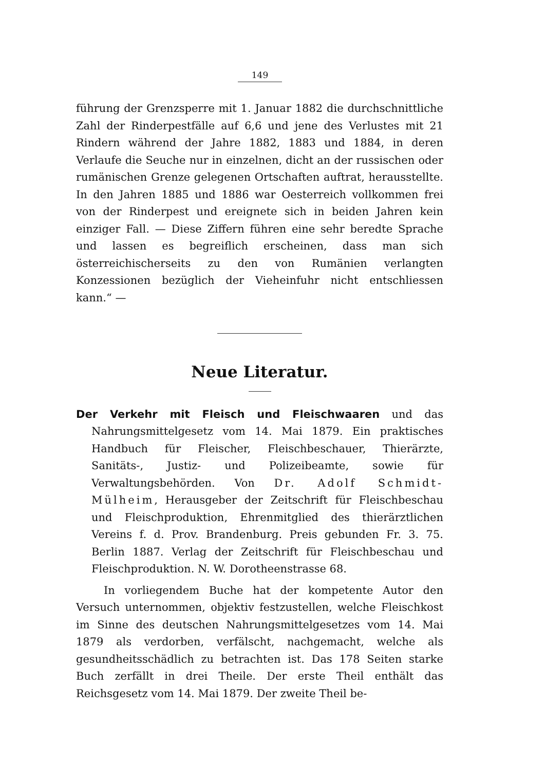149
führung der Grenzsperre mit 1. Januar 1882 die durchschnittliche Zahl der Rinderpestfälle auf 6,6 und jene des Verlustes mit 21 Rindern während der Jahre 1882, 1883 und 1884, in deren Verlaufe die Seuche nur in einzelnen, dicht an der russischen oder rumänischen Grenze gelegenen Ortschaften auftrat, herausstellte. In den Jahren 1885 und 1886 war Oesterreich vollkommen frei von der Rinderpest und ereignete sich in beiden Jahren kein einziger Fall. — Diese Ziffern führen eine sehr beredte Sprache und lassen es begreiflich erscheinen, dass man sich österreichischerseits zu den von Rumänien verlangten Konzessionen bezüglich der Vieheinfuhr nicht entschliessen kann.“ —
Neue Literatur.
Der Verkehr mit Fleisch und Fleischwaaren und das Nahrungsmittelgesetz vom 14. Mai 1879. Ein praktisches Handbuch für Fleischer, Fleischbeschauer, Thierärzte, Sanitäts-, Justiz- und Polizeibeamte, sowie für Verwaltungsbehörden. Von Dr. Adolf Schmidt-Mülheim, Herausgeber der Zeitschrift für Fleischbeschau und Fleischproduktion, Ehrenmitglied des thierärztlichen Vereins f. d. Prov. Brandenburg. Preis gebunden Fr. 3. 75. Berlin 1887. Verlag der Zeitschrift für Fleischbeschau und Fleischproduktion. N. W. Dorotheenstrasse 68.
In vorliegendem Buche hat der kompetente Autor den Versuch unternommen, objektiv festzustellen, welche Fleischkost im Sinne des deutschen Nahrungsmittelgesetzes vom 14. Mai 1879 als verdorben, verfälscht, nachgemacht, welche als gesundheitsschädlich zu betrachten ist. Das 178 Seiten starke Buch zerfällt in drei Theile. Der erste Theil enthält das Reichsgesetz vom 14. Mai 1879. Der zweite Theil be-